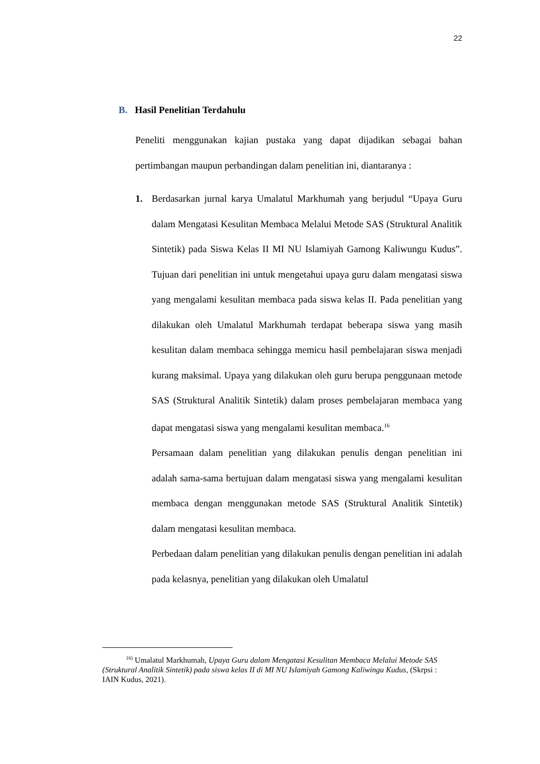22
B. Hasil Penelitian Terdahulu
Peneliti menggunakan kajian pustaka yang dapat dijadikan sebagai bahan pertimbangan maupun perbandingan dalam penelitian ini, diantaranya :
1. Berdasarkan jurnal karya Umalatul Markhumah yang berjudul “Upaya Guru dalam Mengatasi Kesulitan Membaca Melalui Metode SAS (Struktural Analitik Sintetik) pada Siswa Kelas II MI NU Islamiyah Gamong Kaliwungu Kudus”. Tujuan dari penelitian ini untuk mengetahui upaya guru dalam mengatasi siswa yang mengalami kesulitan membaca pada siswa kelas II. Pada penelitian yang dilakukan oleh Umalatul Markhumah terdapat beberapa siswa yang masih kesulitan dalam membaca sehingga memicu hasil pembelajaran siswa menjadi kurang maksimal. Upaya yang dilakukan oleh guru berupa penggunaan metode SAS (Struktural Analitik Sintetik) dalam proses pembelajaran membaca yang dapat mengatasi siswa yang mengalami kesulitan membaca.<sup>16</sup>
Persamaan dalam penelitian yang dilakukan penulis dengan penelitian ini adalah sama-sama bertujuan dalam mengatasi siswa yang mengalami kesulitan membaca dengan menggunakan metode SAS (Struktural Analitik Sintetik) dalam mengatasi kesulitan membaca.
Perbedaan dalam penelitian yang dilakukan penulis dengan penelitian ini adalah pada kelasnya, penelitian yang dilakukan oleh Umalatul
<sup>16)</sup> Umalatul Markhumah, Upaya Guru dalam Mengatasi Kesulitan Membaca Melalui Metode SAS (Struktural Analitik Sintetik) pada siswa kelas II di MI NU Islamiyah Gamong Kaliwingu Kudus, (Skrpsi : IAIN Kudus, 2021).